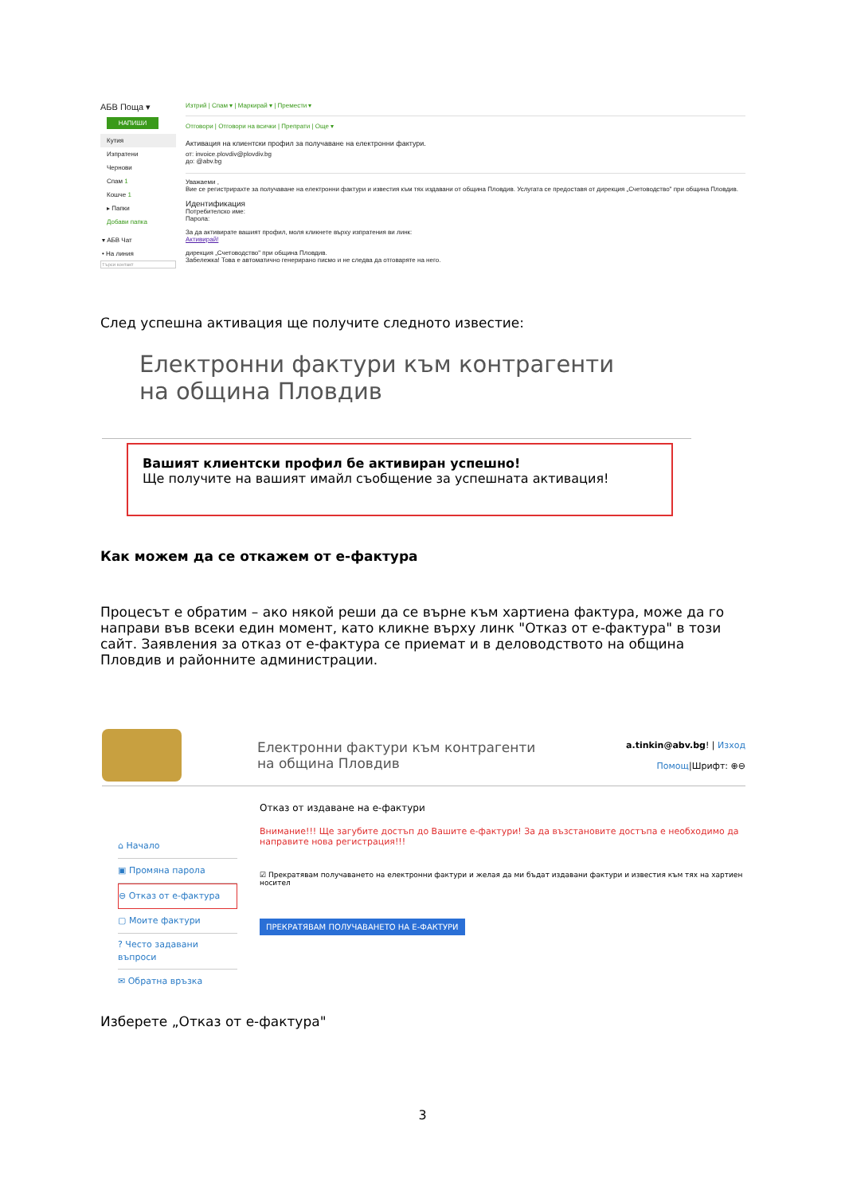АБВ Поща ▾
НАПИШИ
Кутия
Изпратени
Чернови
Спам 1
Кошче 1
▸ Папки
Добави папка
▾ АБВ Чат
• На линия
Търси контакт
Изтрий | Спам ▾ | Маркирай ▾ | Премести ▾
Отговори | Отговори на всички | Препрати | Още ▾
Активация на клиентски профил за получаване на електронни фактури.
от: invoice.plovdiv@plovdiv.bg
до: @abv.bg
Уважаеми ,
Вие се регистрирахте за получаване на електронни фактури и известия към тях издавани от община Пловдив. Услугата се предоставя от дирекция „Счетоводство" при община Пловдив.
Идентификация
Потребителско име:
Парола:
За да активирате вашият профил, моля кликнете върху изпратения ви линк:
Активирай!
дирекция „Счетоводство" при община Пловдив.
Забележка! Това е автоматично генерирано писмо и не следва да отговаряте на него.
След успешна активация ще получите следното известие:
Електронни фактури към контрагенти
на община Пловдив
Вашият клиентски профил бе активиран успешно!
Ще получите на вашият имайл съобщение за успешната активация!
Как можем да се откажем от е-фактура
Процесът е обратим – ако някой реши да се върне към хартиена фактура, може да го направи във всеки един момент, като кликне върху линк "Отказ от е-фактура" в този сайт. Заявления за отказ от е-фактура се приемат и в деловодството на община Пловдив и районните администрации.
Електронни фактури към контрагенти
на община Пловдив
a.tinkin@abv.bg! | Изход
Помощ|Шрифт: ⊕⊖
⌂ Начало
▣ Промяна парола
⊖ Отказ от е-фактура
▢ Моите фактури
? Често задавани въпроси
✉ Обратна връзка
Отказ от издаване на е-фактури
Внимание!!! Ще загубите достъп до Вашите е-фактури! За да възстановите достъпа е необходимо да направите нова регистрация!!!
☑ Прекратявам получаването на електронни фактури и желая да ми бъдат издавани фактури и известия към тях на хартиен носител
ПРЕКРАТЯВАМ ПОЛУЧАВАНЕТО НА Е-ФАКТУРИ
Изберете „Отказ от е-фактура"
3